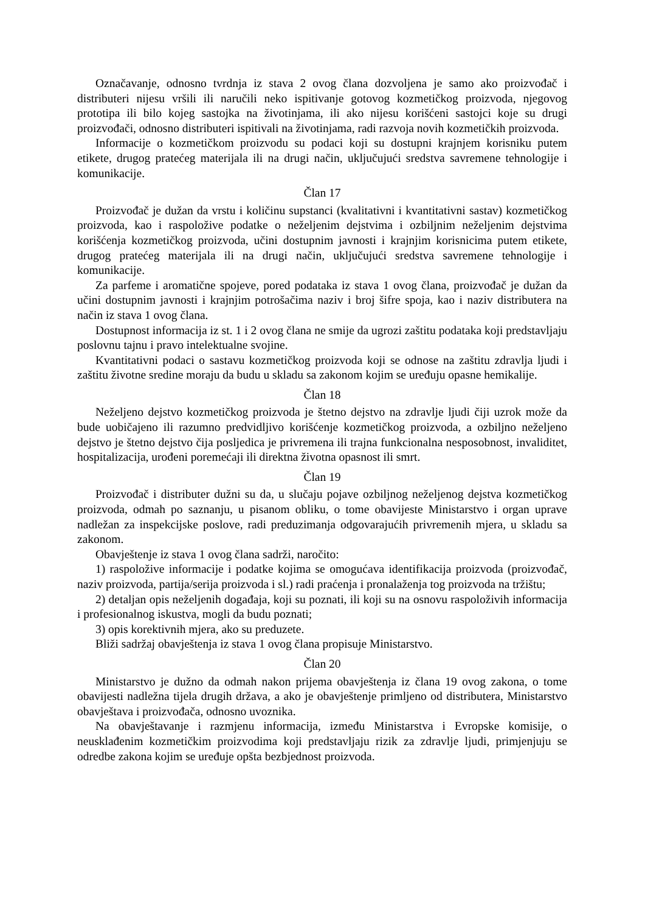Označavanje, odnosno tvrdnja iz stava 2 ovog člana dozvoljena je samo ako proizvođač i distributeri nijesu vršili ili naručili neko ispitivanje gotovog kozmetičkog proizvoda, njegovog prototipa ili bilo kojeg sastojka na životinjama, ili ako nijesu korišćeni sastojci koje su drugi proizvođači, odnosno distributeri ispitivali na životinjama, radi razvoja novih kozmetičkih proizvoda.
Informacije o kozmetičkom proizvodu su podaci koji su dostupni krajnjem korisniku putem etikete, drugog pratećeg materijala ili na drugi način, uključujući sredstva savremene tehnologije i komunikacije.
Član 17
Proizvođač je dužan da vrstu i količinu supstanci (kvalitativni i kvantitativni sastav) kozmetičkog proizvoda, kao i raspoložive podatke o neželjenim dejstvima i ozbiljnim neželjenim dejstvima korišćenja kozmetičkog proizvoda, učini dostupnim javnosti i krajnjim korisnicima putem etikete, drugog pratećeg materijala ili na drugi način, uključujući sredstva savremene tehnologije i komunikacije.
Za parfeme i aromatične spojeve, pored podataka iz stava 1 ovog člana, proizvođač je dužan da učini dostupnim javnosti i krajnjim potrošačima naziv i broj šifre spoja, kao i naziv distributera na način iz stava 1 ovog člana.
Dostupnost informacija iz st. 1 i 2 ovog člana ne smije da ugrozi zaštitu podataka koji predstavljaju poslovnu tajnu i pravo intelektualne svojine.
Kvantitativni podaci o sastavu kozmetičkog proizvoda koji se odnose na zaštitu zdravlja ljudi i zaštitu životne sredine moraju da budu u skladu sa zakonom kojim se uređuju opasne hemikalije.
Član 18
Neželjeno dejstvo kozmetičkog proizvoda je štetno dejstvo na zdravlje ljudi čiji uzrok može da bude uobičajeno ili razumno predvidljivo korišćenje kozmetičkog proizvoda, a ozbiljno neželjeno dejstvo je štetno dejstvo čija posljedica je privremena ili trajna funkcionalna nesposobnost, invaliditet, hospitalizacija, urođeni poremećaji ili direktna životna opasnost ili smrt.
Član 19
Proizvođač i distributer dužni su da, u slučaju pojave ozbiljnog neželjenog dejstva kozmetičkog proizvoda, odmah po saznanju, u pisanom obliku, o tome obavijeste Ministarstvo i organ uprave nadležan za inspekcijske poslove, radi preduzimanja odgovarajućih privremenih mjera, u skladu sa zakonom.
Obavještenje iz stava 1 ovog člana sadrži, naročito:
1) raspoložive informacije i podatke kojima se omogućava identifikacija proizvoda (proizvođač, naziv proizvoda, partija/serija proizvoda i sl.) radi praćenja i pronalaženja tog proizvoda na tržištu;
2) detaljan opis neželjenih događaja, koji su poznati, ili koji su na osnovu raspoloživih informacija i profesionalnog iskustva, mogli da budu poznati;
3) opis korektivnih mjera, ako su preduzete.
Bliži sadržaj obavještenja iz stava 1 ovog člana propisuje Ministarstvo.
Član 20
Ministarstvo je dužno da odmah nakon prijema obavještenja iz člana 19 ovog zakona, o tome obavijesti nadležna tijela drugih država, a ako je obavještenje primljeno od distributera, Ministarstvo obavještava i proizvođača, odnosno uvoznika.
Na obavještavanje i razmjenu informacija, između Ministarstva i Evropske komisije, o neusklađenim kozmetičkim proizvodima koji predstavljaju rizik za zdravlje ljudi, primjenjuju se odredbe zakona kojim se uređuje opšta bezbjednost proizvoda.